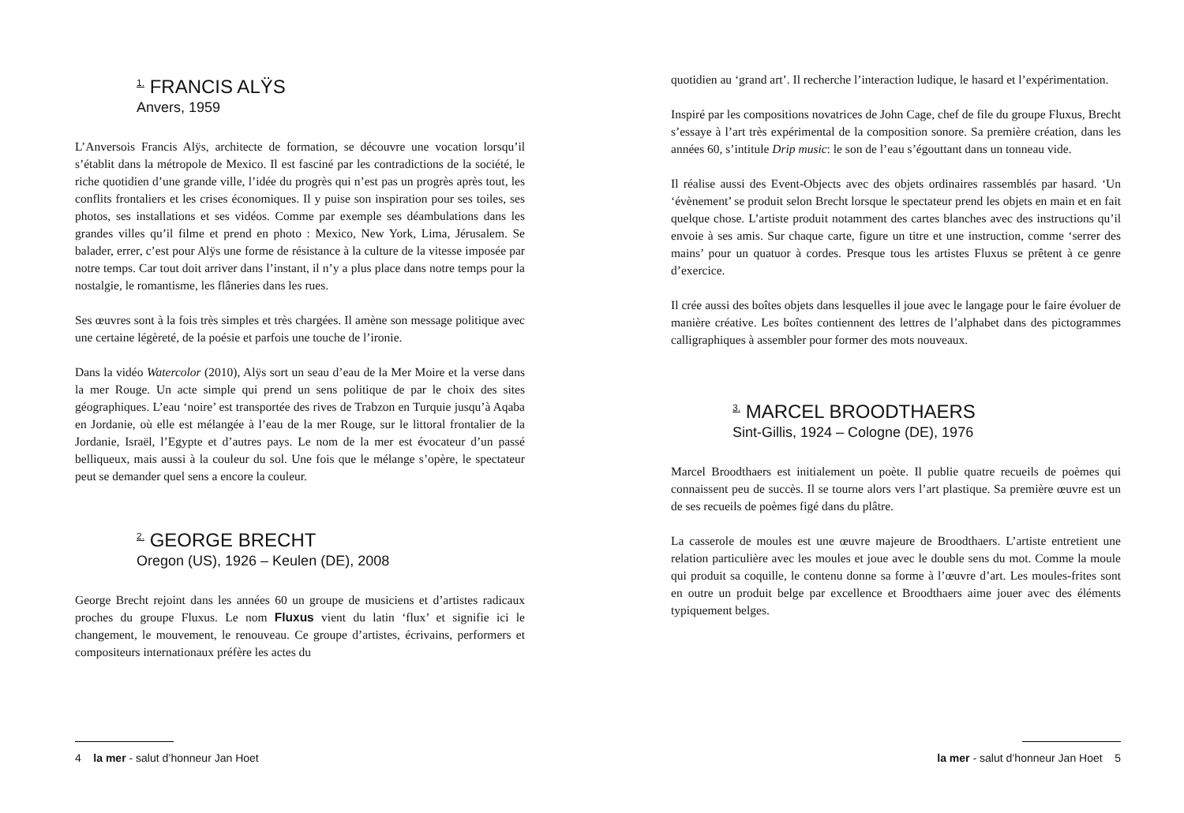<sup>1.</sup> FRANCIS ALŸS
Anvers, 1959
L’Anversois Francis Alÿs, architecte de formation, se découvre une vocation lorsqu’il s’établit dans la métropole de Mexico. Il est fasciné par les contradictions de la société, le riche quotidien d’une grande ville, l’idée du progrès qui n’est pas un progrès après tout, les conflits frontaliers et les crises économiques. Il y puise son inspiration pour ses toiles, ses photos, ses installations et ses vidéos. Comme par exemple ses déambulations dans les grandes villes qu’il filme et prend en photo : Mexico, New York, Lima, Jérusalem. Se balader, errer, c’est pour Alÿs une forme de résistance à la culture de la vitesse imposée par notre temps. Car tout doit arriver dans l’instant, il n’y a plus place dans notre temps pour la nostalgie, le romantisme, les flâneries dans les rues.
Ses œuvres sont à la fois très simples et très chargées. Il amène son message politique avec une certaine légèreté, de la poésie et parfois une touche de l’ironie.
Dans la vidéo Watercolor (2010), Alÿs sort un seau d’eau de la Mer Moire et la verse dans la mer Rouge. Un acte simple qui prend un sens politique de par le choix des sites géographiques. L’eau ‘noire’ est transportée des rives de Trabzon en Turquie jusqu’à Aqaba en Jordanie, où elle est mélangée à l’eau de la mer Rouge, sur le littoral frontalier de la Jordanie, Israël, l’Egypte et d’autres pays. Le nom de la mer est évocateur d’un passé belliqueux, mais aussi à la couleur du sol. Une fois que le mélange s’opère, le spectateur peut se demander quel sens a encore la couleur.
<sup>2.</sup> GEORGE BRECHT
Oregon (US), 1926 – Keulen (DE), 2008
George Brecht rejoint dans les années 60 un groupe de musiciens et d’artistes radicaux proches du groupe Fluxus. Le nom Fluxus vient du latin ‘flux’ et signifie ici le changement, le mouvement, le renouveau. Ce groupe d’artistes, écrivains, performers et compositeurs internationaux préfère les actes du
4 la mer - salut d’honneur Jan Hoet
quotidien au ‘grand art’. Il recherche l’interaction ludique, le hasard et l’expérimentation.
Inspiré par les compositions novatrices de John Cage, chef de file du groupe Fluxus, Brecht s’essaye à l’art très expérimental de la composition sonore. Sa première création, dans les années 60, s’intitule Drip music: le son de l’eau s’égouttant dans un tonneau vide.
Il réalise aussi des Event-Objects avec des objets ordinaires rassemblés par hasard. ‘Un ‘évènement’ se produit selon Brecht lorsque le spectateur prend les objets en main et en fait quelque chose. L’artiste produit notamment des cartes blanches avec des instructions qu’il envoie à ses amis. Sur chaque carte, figure un titre et une instruction, comme ‘serrer des mains’ pour un quatuor à cordes. Presque tous les artistes Fluxus se prêtent à ce genre d’exercice.
Il crée aussi des boîtes objets dans lesquelles il joue avec le langage pour le faire évoluer de manière créative. Les boîtes contiennent des lettres de l’alphabet dans des pictogrammes calligraphiques à assembler pour former des mots nouveaux.
<sup>3.</sup> MARCEL BROODTHAERS
Sint-Gillis, 1924 – Cologne (DE), 1976
Marcel Broodthaers est initialement un poète. Il publie quatre recueils de poèmes qui connaissent peu de succès. Il se tourne alors vers l’art plastique. Sa première œuvre est un de ses recueils de poèmes figé dans du plâtre.
La casserole de moules est une œuvre majeure de Broodthaers. L’artiste entretient une relation particulière avec les moules et joue avec le double sens du mot. Comme la moule qui produit sa coquille, le contenu donne sa forme à l’œuvre d’art. Les moules-frites sont en outre un produit belge par excellence et Broodthaers aime jouer avec des éléments typiquement belges.
la mer - salut d’honneur Jan Hoet 5